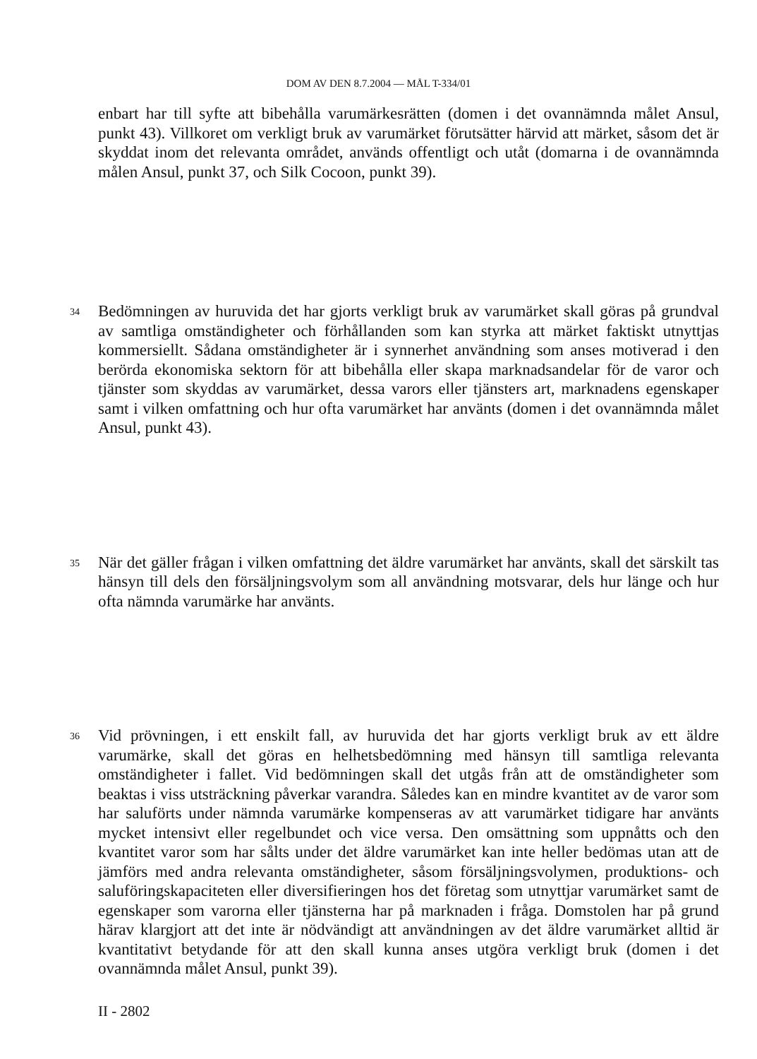DOM AV DEN 8.7.2004 — MÅL T-334/01
enbart har till syfte att bibehålla varumärkesrätten (domen i det ovannämnda målet Ansul, punkt 43). Villkoret om verkligt bruk av varumärket förutsätter härvid att märket, såsom det är skyddat inom det relevanta området, används offentligt och utåt (domarna i de ovannämnda målen Ansul, punkt 37, och Silk Cocoon, punkt 39).
34
Bedömningen av huruvida det har gjorts verkligt bruk av varumärket skall göras på grundval av samtliga omständigheter och förhållanden som kan styrka att märket faktiskt utnyttjas kommersiellt. Sådana omständigheter är i synnerhet användning som anses motiverad i den berörda ekonomiska sektorn för att bibehålla eller skapa marknadsandelar för de varor och tjänster som skyddas av varumärket, dessa varors eller tjänsters art, marknadens egenskaper samt i vilken omfattning och hur ofta varumärket har använts (domen i det ovannämnda målet Ansul, punkt 43).
35
När det gäller frågan i vilken omfattning det äldre varumärket har använts, skall det särskilt tas hänsyn till dels den försäljningsvolym som all användning motsvarar, dels hur länge och hur ofta nämnda varumärke har använts.
36
Vid prövningen, i ett enskilt fall, av huruvida det har gjorts verkligt bruk av ett äldre varumärke, skall det göras en helhetsbedömning med hänsyn till samtliga relevanta omständigheter i fallet. Vid bedömningen skall det utgås från att de omständigheter som beaktas i viss utsträckning påverkar varandra. Således kan en mindre kvantitet av de varor som har saluförts under nämnda varumärke kompenseras av att varumärket tidigare har använts mycket intensivt eller regelbundet och vice versa. Den omsättning som uppnåtts och den kvantitet varor som har sålts under det äldre varumärket kan inte heller bedömas utan att de jämförs med andra relevanta omständigheter, såsom försäljningsvolymen, produktions- och saluföringskapaciteten eller diversifieringen hos det företag som utnyttjar varumärket samt de egenskaper som varorna eller tjänsterna har på marknaden i fråga. Domstolen har på grund härav klargjort att det inte är nödvändigt att användningen av det äldre varumärket alltid är kvantitativt betydande för att den skall kunna anses utgöra verkligt bruk (domen i det ovannämnda målet Ansul, punkt 39).
II - 2802